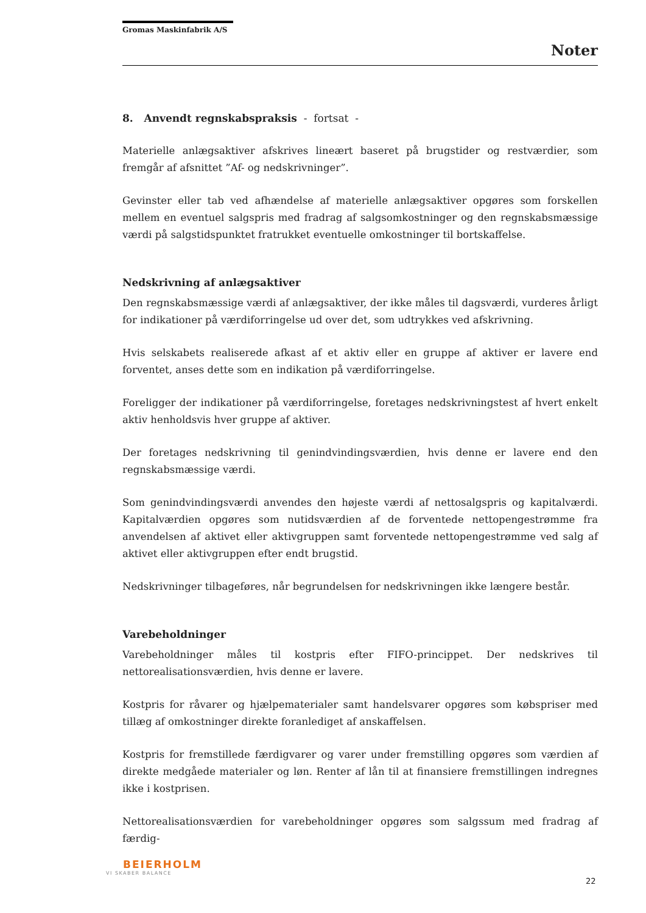Gromas Maskinfabrik A/S
Noter
8. Anvendt regnskabspraksis - fortsat -
Materielle anlægsaktiver afskrives lineært baseret på brugstider og restværdier, som fremgår af afsnittet ”Af- og nedskrivninger”.
Gevinster eller tab ved afhændelse af materielle anlægsaktiver opgøres som forskellen mellem en eventuel salgspris med fradrag af salgsomkostninger og den regnskabsmæssige værdi på salgstidspunktet fratrukket eventuelle omkostninger til bortskaffelse.
Nedskrivning af anlægsaktiver
Den regnskabsmæssige værdi af anlægsaktiver, der ikke måles til dagsværdi, vurderes årligt for indikationer på værdiforringelse ud over det, som udtrykkes ved afskrivning.
Hvis selskabets realiserede afkast af et aktiv eller en gruppe af aktiver er lavere end forventet, anses dette som en indikation på værdiforringelse.
Foreligger der indikationer på værdiforringelse, foretages nedskrivningstest af hvert enkelt aktiv henholdsvis hver gruppe af aktiver.
Der foretages nedskrivning til genindvindingsværdien, hvis denne er lavere end den regnskabsmæssige værdi.
Som genindvindingsværdi anvendes den højeste værdi af nettosalgspris og kapitalværdi. Kapitalværdien opgøres som nutidsværdien af de forventede nettopengestrømme fra anvendelsen af aktivet eller aktivgruppen samt forventede nettopengestrømme ved salg af aktivet eller aktivgruppen efter endt brugstid.
Nedskrivninger tilbageføres, når begrundelsen for nedskrivningen ikke længere består.
Varebeholdninger
Varebeholdninger måles til kostpris efter FIFO-princippet. Der nedskrives til nettorealisationsværdien, hvis denne er lavere.
Kostpris for råvarer og hjælpematerialer samt handelsvarer opgøres som købspriser med tillæg af omkostninger direkte foranlediget af anskaffelsen.
Kostpris for fremstillede færdigvarer og varer under fremstilling opgøres som værdien af direkte medgåede materialer og løn. Renter af lån til at finansiere fremstillingen indregnes ikke i kostprisen.
Nettorealisationsværdien for varebeholdninger opgøres som salgssum med fradrag af færdig-
BEIERHOLM
VI SKABER BALANCE
22